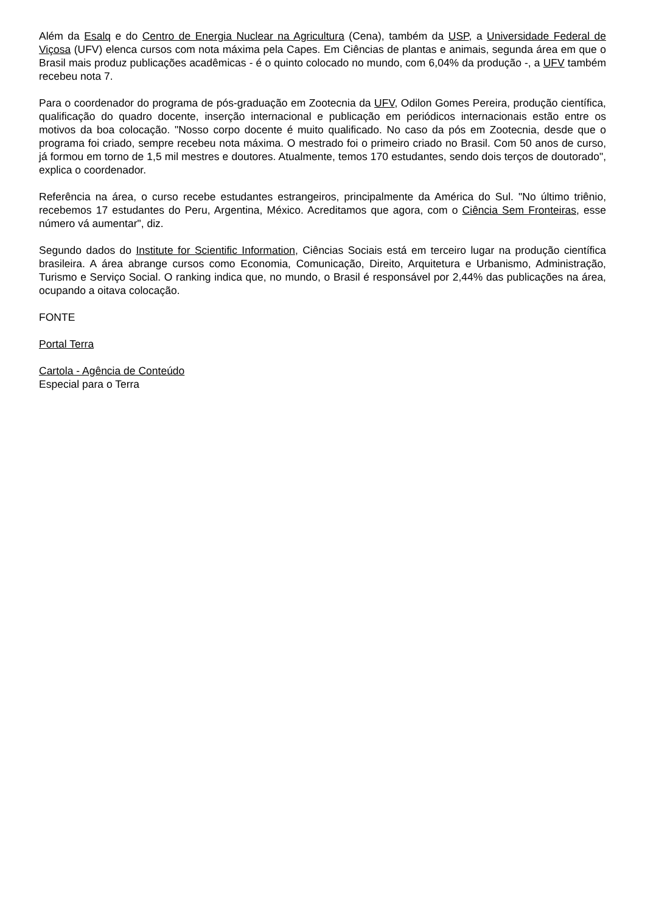Além da Esalq e do Centro de Energia Nuclear na Agricultura (Cena), também da USP, a Universidade Federal de Viçosa (UFV) elenca cursos com nota máxima pela Capes. Em Ciências de plantas e animais, segunda área em que o Brasil mais produz publicações acadêmicas - é o quinto colocado no mundo, com 6,04% da produção -, a UFV também recebeu nota 7.
Para o coordenador do programa de pós-graduação em Zootecnia da UFV, Odilon Gomes Pereira, produção científica, qualificação do quadro docente, inserção internacional e publicação em periódicos internacionais estão entre os motivos da boa colocação. "Nosso corpo docente é muito qualificado. No caso da pós em Zootecnia, desde que o programa foi criado, sempre recebeu nota máxima. O mestrado foi o primeiro criado no Brasil. Com 50 anos de curso, já formou em torno de 1,5 mil mestres e doutores. Atualmente, temos 170 estudantes, sendo dois terços de doutorado", explica o coordenador.
Referência na área, o curso recebe estudantes estrangeiros, principalmente da América do Sul. "No último triênio, recebemos 17 estudantes do Peru, Argentina, México. Acreditamos que agora, com o Ciência Sem Fronteiras, esse número vá aumentar", diz.
Segundo dados do Institute for Scientific Information, Ciências Sociais está em terceiro lugar na produção científica brasileira. A área abrange cursos como Economia, Comunicação, Direito, Arquitetura e Urbanismo, Administração, Turismo e Serviço Social. O ranking indica que, no mundo, o Brasil é responsável por 2,44% das publicações na área, ocupando a oitava colocação.
FONTE
Portal Terra
Cartola - Agência de Conteúdo
Especial para o Terra